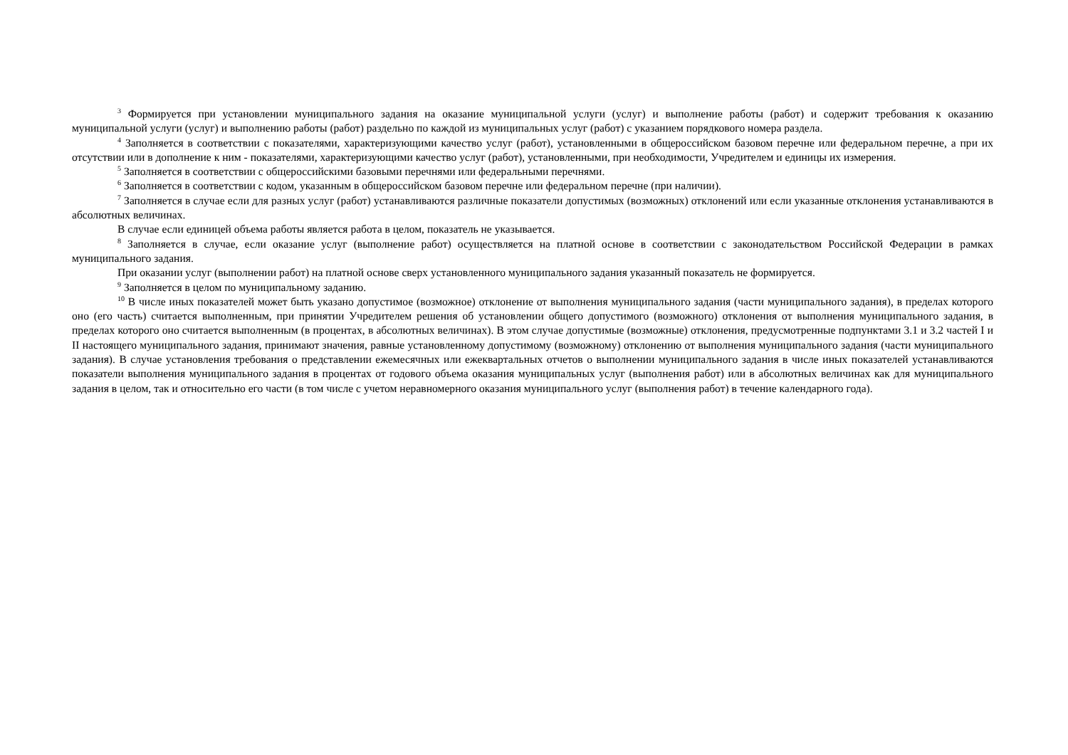<sup>3</sup> Формируется при установлении муниципального задания на оказание муниципальной услуги (услуг) и выполнение работы (работ) и содержит требования к оказанию муниципальной услуги (услуг) и выполнению работы (работ) раздельно по каждой из муниципальных услуг (работ) с указанием порядкового номера раздела.
<sup>4</sup> Заполняется в соответствии с показателями, характеризующими качество услуг (работ), установленными в общероссийском базовом перечне или федеральном перечне, а при их отсутствии или в дополнение к ним - показателями, характеризующими качество услуг (работ), установленными, при необходимости, Учредителем и единицы их измерения.
<sup>5</sup> Заполняется в соответствии с общероссийскими базовыми перечнями или федеральными перечнями.
<sup>6</sup> Заполняется в соответствии с кодом, указанным в общероссийском базовом перечне или федеральном перечне (при наличии).
<sup>7</sup> Заполняется в случае если для разных услуг (работ) устанавливаются различные показатели допустимых (возможных) отклонений или если указанные отклонения устанавливаются в абсолютных величинах.
В случае если единицей объема работы является работа в целом, показатель не указывается.
<sup>8</sup> Заполняется в случае, если оказание услуг (выполнение работ) осуществляется на платной основе в соответствии с законодательством Российской Федерации в рамках муниципального задания.
При оказании услуг (выполнении работ) на платной основе сверх установленного муниципального задания указанный показатель не формируется.
<sup>9</sup> Заполняется в целом по муниципальному заданию.
<sup>10</sup> В числе иных показателей может быть указано допустимое (возможное) отклонение от выполнения муниципального задания (части муниципального задания), в пределах которого оно (его часть) считается выполненным, при принятии Учредителем решения об установлении общего допустимого (возможного) отклонения от выполнения муниципального задания, в пределах которого оно считается выполненным (в процентах, в абсолютных величинах). В этом случае допустимые (возможные) отклонения, предусмотренные подпунктами 3.1 и 3.2 частей I и II настоящего муниципального задания, принимают значения, равные установленному допустимому (возможному) отклонению от выполнения муниципального задания (части муниципального задания). В случае установления требования о представлении ежемесячных или ежеквартальных отчетов о выполнении муниципального задания в числе иных показателей устанавливаются показатели выполнения муниципального задания в процентах от годового объема оказания муниципальных услуг (выполнения работ) или в абсолютных величинах как для муниципального задания в целом, так и относительно его части (в том числе с учетом неравномерного оказания муниципального услуг (выполнения работ) в течение календарного года).